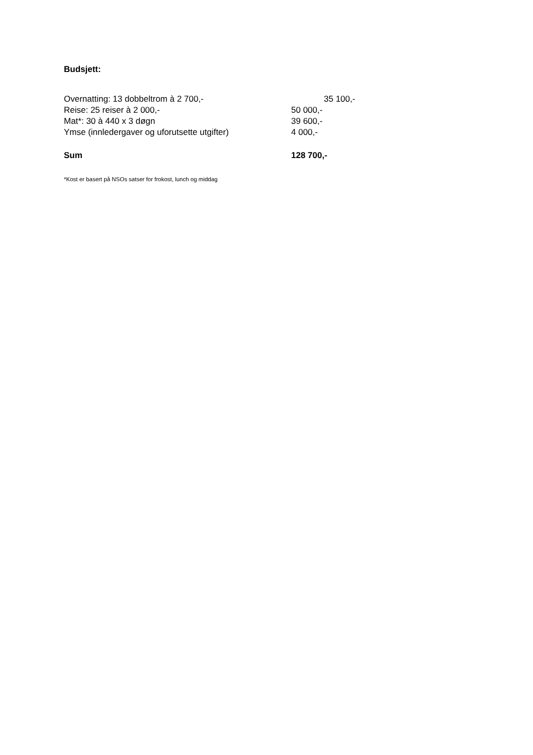Budsjett:
| Overnatting: 13 dobbeltrom à 2 700,- | 35 100,- |
| Reise: 25 reiser à 2 000,- | 50 000,- |
| Mat*: 30 à 440 x 3 døgn | 39 600,- |
| Ymse (innledergaver og uforutsette utgifter) | 4 000,- |
| Sum | 128 700,- |
*Kost er basert på NSOs satser for frokost, lunch og middag